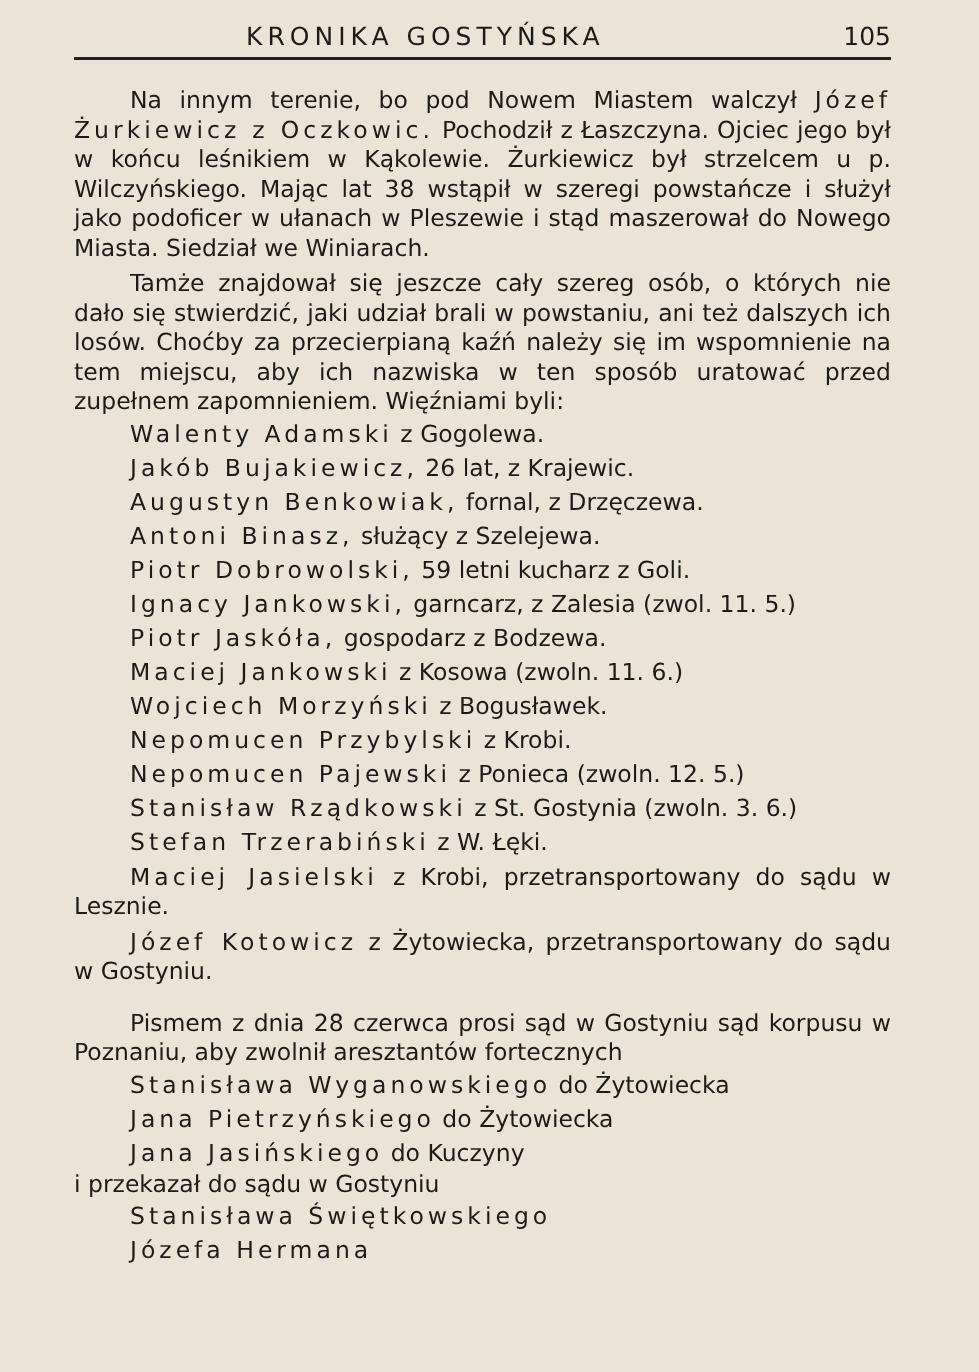KRONIKA GOSTYŃSKA 105
Na innym terenie, bo pod Nowem Miastem walczył Józef Żurkiewicz z Oczkowic. Pochodził z Łaszczyna. Ojciec jego był w końcu leśnikiem w Kąkolewie. Żurkiewicz był strzelcem u p. Wilczyńskiego. Mając lat 38 wstąpił w szeregi powstańcze i służył jako podoficer w ułanach w Pleszewie i stąd maszerował do Nowego Miasta. Siedział we Winiarach.
Tamże znajdował się jeszcze cały szereg osób, o których nie dało się stwierdzić, jaki udział brali w powstaniu, ani też dalszych ich losów. Choćby za przecierpianą kaźń należy się im wspomnienie na tem miejscu, aby ich nazwiska w ten sposób uratować przed zupełnem zapomnieniem. Więźniami byli:
Walenty Adamski z Gogolewa.
Jakób Bujakiewicz, 26 lat, z Krajewic.
Augustyn Benkowiak, fornal, z Drzęczewa.
Antoni Binasz, służący z Szelejewa.
Piotr Dobrowolski, 59 letni kucharz z Goli.
Ignacy Jankowski, garncarz, z Zalesia (zwol. 11. 5.)
Piotr Jaskóła, gospodarz z Bodzewa.
Maciej Jankowski z Kosowa (zwoln. 11. 6.)
Wojciech Morzyński z Bogusławek.
Nepomucen Przybylski z Krobi.
Nepomucen Pajewski z Ponieca (zwoln. 12. 5.)
Stanisław Rządkowski z St. Gostynia (zwoln. 3. 6.)
Stefan Trzerabiński z W. Łęki.
Maciej Jasielski z Krobi, przetransportowany do sądu w Lesznie.
Józef Kotowicz z Żytowiecka, przetransportowany do sądu w Gostyniu.
Pismem z dnia 28 czerwca prosi sąd w Gostyniu sąd korpusu w Poznaniu, aby zwolnił aresztantów fortecznych
Stanisława Wyganowskiego do Żytowiecka
Jana Pietrzyńskiego do Żytowiecka
Jana Jasińskiego do Kuczyny
i przekazał do sądu w Gostyniu
Stanisława Świętkowskiego
Józefa Hermana